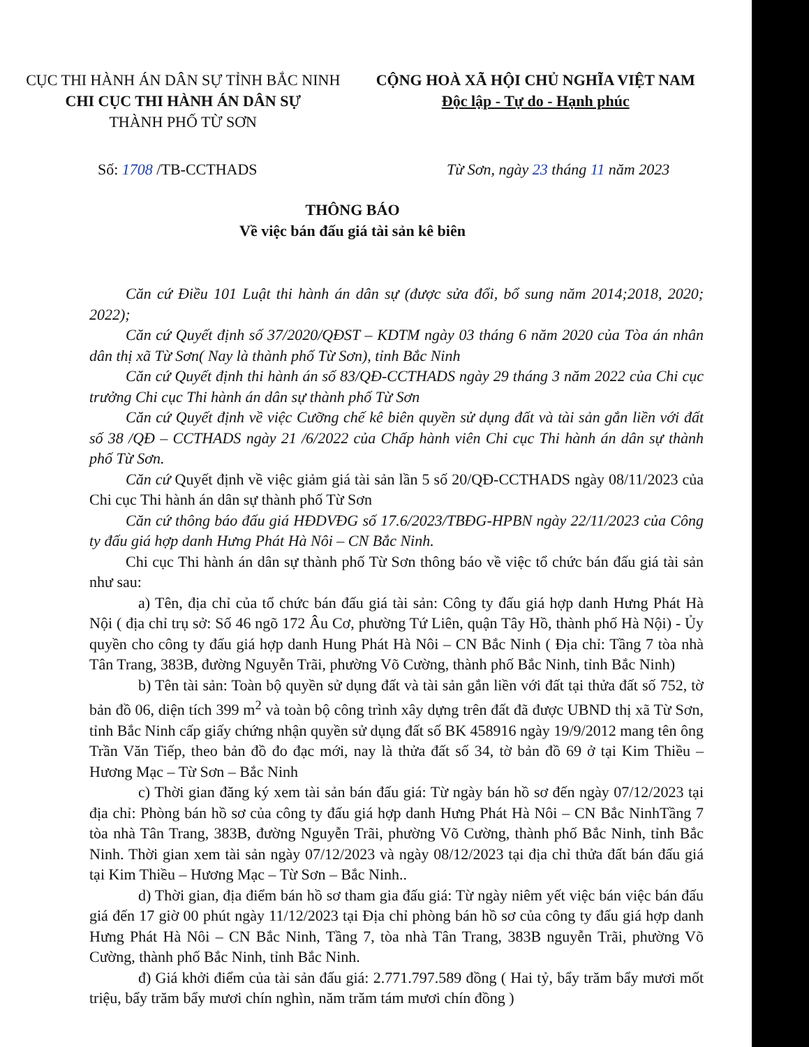CỤC THI HÀNH ÁN DÂN SỰ TỈNH BẮC NINH
CHI CỤC THI HÀNH ÁN DÂN SỰ
THÀNH PHỐ TỪ SƠN
CỘNG HOÀ XÃ HỘI CHỦ NGHĨA VIỆT NAM
Độc lập - Tự do - Hạnh phúc
Số: 1708 /TB-CCTHADS Từ Sơn, ngày 23 tháng 11 năm 2023
THÔNG BÁO
Về việc bán đấu giá tài sản kê biên
Căn cứ Điều 101 Luật thi hành án dân sự (được sửa đổi, bổ sung năm 2014;2018, 2020; 2022);
Căn cứ Quyết định số 37/2020/QĐST – KDTM ngày 03 tháng 6 năm 2020 của Tòa án nhân dân thị xã Từ Sơn( Nay là thành phố Từ Sơn), tỉnh Bắc Ninh
Căn cứ Quyết định thi hành án số 83/QĐ-CCTHADS ngày 29 tháng 3 năm 2022 của Chi cục trưởng Chi cục Thi hành án dân sự thành phố Từ Sơn
Căn cứ Quyết định về việc Cưỡng chế kê biên quyền sử dụng đất và tài sản gắn liền với đất số 38 /QĐ – CCTHADS ngày 21 /6/2022 của Chấp hành viên Chi cục Thi hành án dân sự thành phố Từ Sơn.
Căn cứ Quyết định về việc giảm giá tài sản lần 5 số 20/QĐ-CCTHADS ngày 08/11/2023 của Chi cục Thi hành án dân sự thành phố Từ Sơn
Căn cứ thông báo đấu giá HĐDVĐG số 17.6/2023/TBĐG-HPBN ngày 22/11/2023 của Công ty đấu giá hợp danh Hưng Phát Hà Nôi – CN Bắc Ninh.
Chi cục Thi hành án dân sự thành phố Từ Sơn thông báo về việc tổ chức bán đấu giá tài sản như sau:
a) Tên, địa chỉ của tổ chức bán đấu giá tài sản: Công ty đấu giá hợp danh Hưng Phát Hà Nội ( địa chỉ trụ sở: Số 46 ngõ 172 Âu Cơ, phường Tứ Liên, quận Tây Hồ, thành phố Hà Nội) - Ủy quyền cho công ty đấu giá hợp danh Hung Phát Hà Nôi – CN Bắc Ninh ( Địa chỉ: Tầng 7 tòa nhà Tân Trang, 383B, đường Nguyễn Trãi, phường Võ Cường, thành phố Bắc Ninh, tỉnh Bắc Ninh)
b) Tên tài sản: Toàn bộ quyền sử dụng đất và tài sản gắn liền với đất tại thửa đất số 752, tờ bản đồ 06, diện tích 399 m<sup>2</sup> và toàn bộ công trình xây dựng trên đất đã được UBND thị xã Từ Sơn, tỉnh Bắc Ninh cấp giấy chứng nhận quyền sử dụng đất số BK 458916 ngày 19/9/2012 mang tên ông Trần Văn Tiếp, theo bản đồ đo đạc mới, nay là thửa đất số 34, tờ bản đồ 69 ở tại Kim Thiều – Hương Mạc – Từ Sơn – Bắc Ninh
c) Thời gian đăng ký xem tài sản bán đấu giá: Từ ngày bán hồ sơ đến ngày 07/12/2023 tại địa chỉ: Phòng bán hồ sơ của công ty đấu giá hợp danh Hưng Phát Hà Nôi – CN Bắc NinhTầng 7 tòa nhà Tân Trang, 383B, đường Nguyễn Trãi, phường Võ Cường, thành phố Bắc Ninh, tỉnh Bắc Ninh. Thời gian xem tài sản ngày 07/12/2023 và ngày 08/12/2023 tại địa chỉ thửa đất bán đấu giá tại Kim Thiều – Hương Mạc – Từ Sơn – Bắc Ninh..
d) Thời gian, địa điểm bán hồ sơ tham gia đấu giá: Từ ngày niêm yết việc bán việc bán đấu giá đến 17 giờ 00 phút ngày 11/12/2023 tại Địa chỉ phòng bán hồ sơ của công ty đấu giá hợp danh Hưng Phát Hà Nôi – CN Bắc Ninh, Tầng 7, tòa nhà Tân Trang, 383B nguyễn Trãi, phường Võ Cường, thành phố Bắc Ninh, tỉnh Bắc Ninh.
đ) Giá khởi điểm của tài sản đấu giá: 2.771.797.589 đồng ( Hai tỷ, bẩy trăm bẩy mươi mốt triệu, bẩy trăm bẩy mươi chín nghìn, năm trăm tám mươi chín đồng )